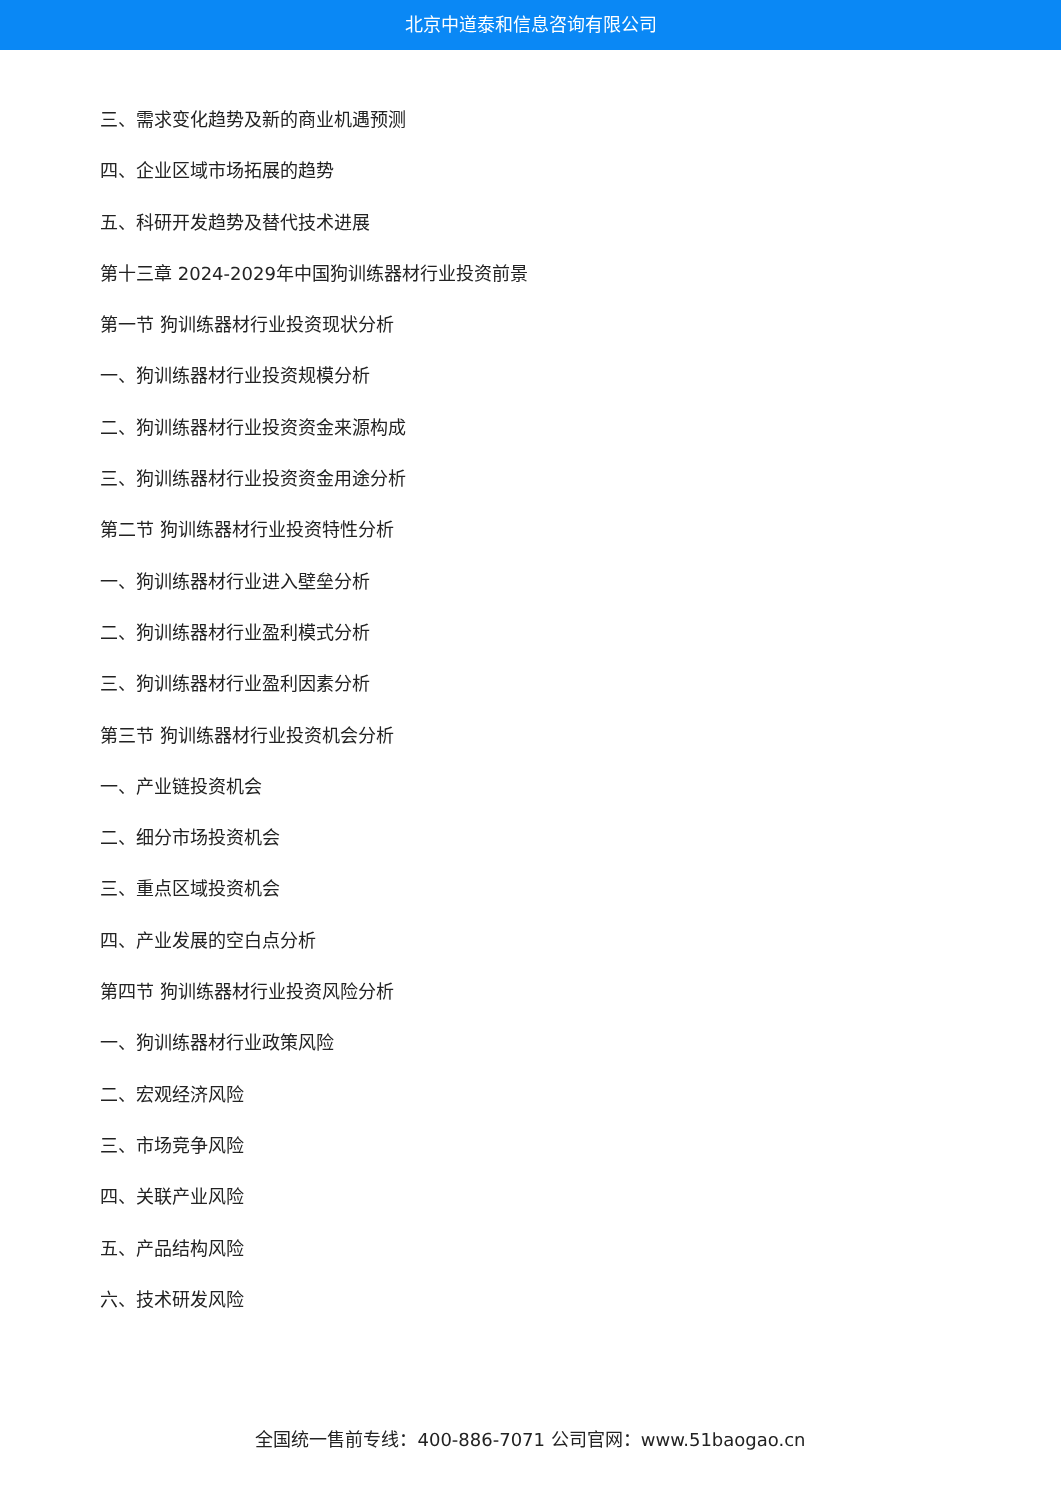北京中道泰和信息咨询有限公司
三、需求变化趋势及新的商业机遇预测
四、企业区域市场拓展的趋势
五、科研开发趋势及替代技术进展
第十三章 2024-2029年中国狗训练器材行业投资前景
第一节 狗训练器材行业投资现状分析
一、狗训练器材行业投资规模分析
二、狗训练器材行业投资资金来源构成
三、狗训练器材行业投资资金用途分析
第二节 狗训练器材行业投资特性分析
一、狗训练器材行业进入壁垒分析
二、狗训练器材行业盈利模式分析
三、狗训练器材行业盈利因素分析
第三节 狗训练器材行业投资机会分析
一、产业链投资机会
二、细分市场投资机会
三、重点区域投资机会
四、产业发展的空白点分析
第四节 狗训练器材行业投资风险分析
一、狗训练器材行业政策风险
二、宏观经济风险
三、市场竞争风险
四、关联产业风险
五、产品结构风险
六、技术研发风险
全国统一售前专线：400-886-7071 公司官网：www.51baogao.cn